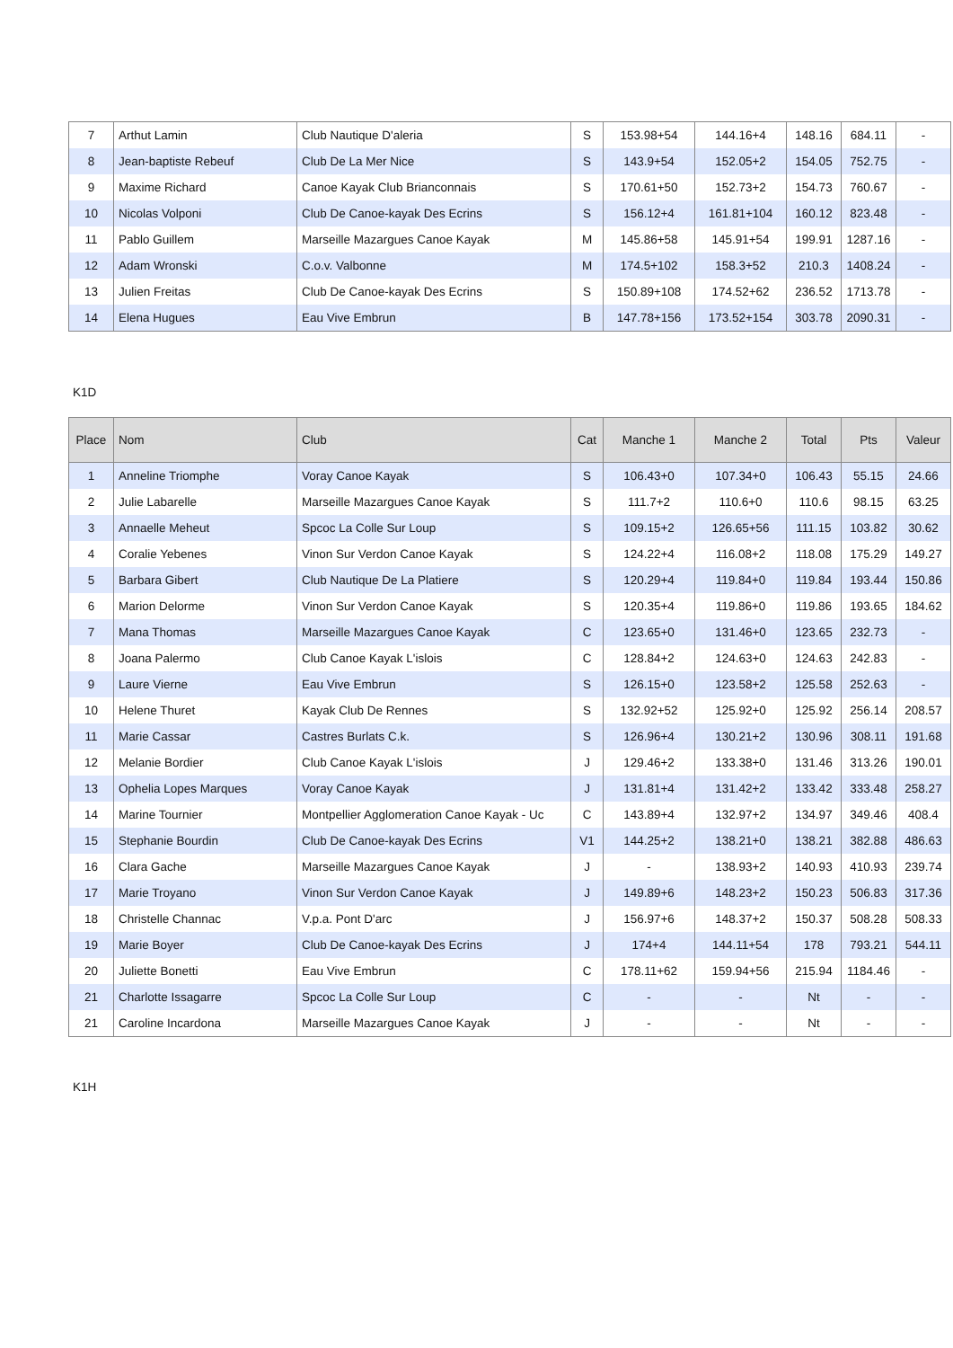| 7 | Arthut Lamin | Club Nautique D'aleria | S | 153.98+54 | 144.16+4 | 148.16 | 684.11 | - |
| 8 | Jean-baptiste Rebeuf | Club De La Mer Nice | S | 143.9+54 | 152.05+2 | 154.05 | 752.75 | - |
| 9 | Maxime Richard | Canoe Kayak Club Brianconnais | S | 170.61+50 | 152.73+2 | 154.73 | 760.67 | - |
| 10 | Nicolas Volponi | Club De Canoe-kayak Des Ecrins | S | 156.12+4 | 161.81+104 | 160.12 | 823.48 | - |
| 11 | Pablo Guillem | Marseille Mazargues Canoe Kayak | M | 145.86+58 | 145.91+54 | 199.91 | 1287.16 | - |
| 12 | Adam Wronski | C.o.v. Valbonne | M | 174.5+102 | 158.3+52 | 210.3 | 1408.24 | - |
| 13 | Julien Freitas | Club De Canoe-kayak Des Ecrins | S | 150.89+108 | 174.52+62 | 236.52 | 1713.78 | - |
| 14 | Elena Hugues | Eau Vive Embrun | B | 147.78+156 | 173.52+154 | 303.78 | 2090.31 | - |
K1D
| Place | Nom | Club | Cat | Manche 1 | Manche 2 | Total | Pts | Valeur |
| --- | --- | --- | --- | --- | --- | --- | --- | --- |
| 1 | Anneline Triomphe | Voray Canoe Kayak | S | 106.43+0 | 107.34+0 | 106.43 | 55.15 | 24.66 |
| 2 | Julie Labarelle | Marseille Mazargues Canoe Kayak | S | 111.7+2 | 110.6+0 | 110.6 | 98.15 | 63.25 |
| 3 | Annaelle Meheut | Spcoc La Colle Sur Loup | S | 109.15+2 | 126.65+56 | 111.15 | 103.82 | 30.62 |
| 4 | Coralie Yebenes | Vinon Sur Verdon Canoe Kayak | S | 124.22+4 | 116.08+2 | 118.08 | 175.29 | 149.27 |
| 5 | Barbara Gibert | Club Nautique De La Platiere | S | 120.29+4 | 119.84+0 | 119.84 | 193.44 | 150.86 |
| 6 | Marion Delorme | Vinon Sur Verdon Canoe Kayak | S | 120.35+4 | 119.86+0 | 119.86 | 193.65 | 184.62 |
| 7 | Mana Thomas | Marseille Mazargues Canoe Kayak | C | 123.65+0 | 131.46+0 | 123.65 | 232.73 | - |
| 8 | Joana Palermo | Club Canoe Kayak L'islois | C | 128.84+2 | 124.63+0 | 124.63 | 242.83 | - |
| 9 | Laure Vierne | Eau Vive Embrun | S | 126.15+0 | 123.58+2 | 125.58 | 252.63 | - |
| 10 | Helene Thuret | Kayak Club De Rennes | S | 132.92+52 | 125.92+0 | 125.92 | 256.14 | 208.57 |
| 11 | Marie Cassar | Castres Burlats C.k. | S | 126.96+4 | 130.21+2 | 130.96 | 308.11 | 191.68 |
| 12 | Melanie Bordier | Club Canoe Kayak L'islois | J | 129.46+2 | 133.38+0 | 131.46 | 313.26 | 190.01 |
| 13 | Ophelia Lopes Marques | Voray Canoe Kayak | J | 131.81+4 | 131.42+2 | 133.42 | 333.48 | 258.27 |
| 14 | Marine Tournier | Montpellier Agglomeration Canoe Kayak - Uc | C | 143.89+4 | 132.97+2 | 134.97 | 349.46 | 408.4 |
| 15 | Stephanie Bourdin | Club De Canoe-kayak Des Ecrins | V1 | 144.25+2 | 138.21+0 | 138.21 | 382.88 | 486.63 |
| 16 | Clara Gache | Marseille Mazargues Canoe Kayak | J | - | 138.93+2 | 140.93 | 410.93 | 239.74 |
| 17 | Marie Troyano | Vinon Sur Verdon Canoe Kayak | J | 149.89+6 | 148.23+2 | 150.23 | 506.83 | 317.36 |
| 18 | Christelle Channac | V.p.a. Pont D'arc | J | 156.97+6 | 148.37+2 | 150.37 | 508.28 | 508.33 |
| 19 | Marie Boyer | Club De Canoe-kayak Des Ecrins | J | 174+4 | 144.11+54 | 178 | 793.21 | 544.11 |
| 20 | Juliette Bonetti | Eau Vive Embrun | C | 178.11+62 | 159.94+56 | 215.94 | 1184.46 | - |
| 21 | Charlotte Issagarre | Spcoc La Colle Sur Loup | C | - | - | Nt | - | - |
| 21 | Caroline Incardona | Marseille Mazargues Canoe Kayak | J | - | - | Nt | - | - |
K1H